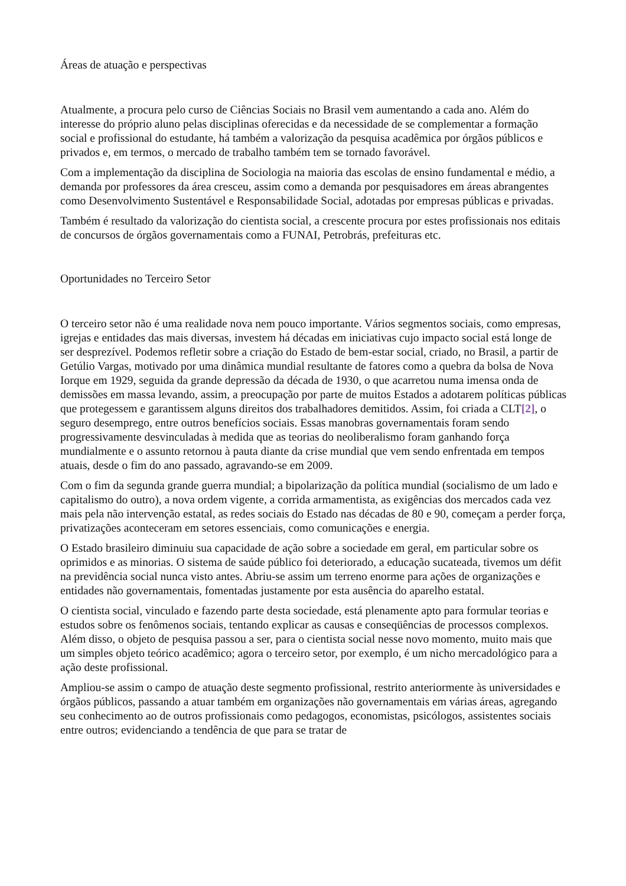Áreas de atuação e perspectivas
Atualmente, a procura pelo curso de Ciências Sociais no Brasil vem aumentando a cada ano. Além do interesse do próprio aluno pelas disciplinas oferecidas e da necessidade de se complementar a formação social e profissional do estudante, há também a valorização da pesquisa acadêmica por órgãos públicos e privados e, em termos, o mercado de trabalho também tem se tornado favorável.
Com a implementação da disciplina de Sociologia na maioria das escolas de ensino fundamental e médio, a demanda por professores da área cresceu, assim como a demanda por pesquisadores em áreas abrangentes como Desenvolvimento Sustentável e Responsabilidade Social, adotadas por empresas públicas e privadas.
Também é resultado da valorização do cientista social, a crescente procura por estes profissionais nos editais de concursos de órgãos governamentais como a FUNAI, Petrobrás, prefeituras etc.
Oportunidades no Terceiro Setor
O terceiro setor não é uma realidade nova nem pouco importante. Vários segmentos sociais, como empresas, igrejas e entidades das mais diversas, investem há décadas em iniciativas cujo impacto social está longe de ser desprezível. Podemos refletir sobre a criação do Estado de bem-estar social, criado, no Brasil, a partir de Getúlio Vargas, motivado por uma dinâmica mundial resultante de fatores como a quebra da bolsa de Nova Iorque em 1929, seguida da grande depressão da década de 1930, o que acarretou numa imensa onda de demissões em massa levando, assim, a preocupação por parte de muitos Estados a adotarem políticas públicas que protegessem e garantissem alguns direitos dos trabalhadores demitidos. Assim, foi criada a CLT[2], o seguro desemprego, entre outros benefícios sociais. Essas manobras governamentais foram sendo progressivamente desvinculadas à medida que as teorias do neoliberalismo foram ganhando força mundialmente e o assunto retornou à pauta diante da crise mundial que vem sendo enfrentada em tempos atuais, desde o fim do ano passado, agravando-se em 2009.
Com o fim da segunda grande guerra mundial; a bipolarização da política mundial (socialismo de um lado e capitalismo do outro), a nova ordem vigente, a corrida armamentista, as exigências dos mercados cada vez mais pela não intervenção estatal, as redes sociais do Estado nas décadas de 80 e 90, começam a perder força, privatizações aconteceram em setores essenciais, como comunicações e energia.
O Estado brasileiro diminuiu sua capacidade de ação sobre a sociedade em geral, em particular sobre os oprimidos e as minorias. O sistema de saúde público foi deteriorado, a educação sucateada, tivemos um défit na previdência social nunca visto antes. Abriu-se assim um terreno enorme para ações de organizações e entidades não governamentais, fomentadas justamente por esta ausência do aparelho estatal.
O cientista social, vinculado e fazendo parte desta sociedade, está plenamente apto para formular teorias e estudos sobre os fenômenos sociais, tentando explicar as causas e conseqüências de processos complexos. Além disso, o objeto de pesquisa passou a ser, para o cientista social nesse novo momento, muito mais que um simples objeto teórico acadêmico; agora o terceiro setor, por exemplo, é um nicho mercadológico para a ação deste profissional.
Ampliou-se assim o campo de atuação deste segmento profissional, restrito anteriormente às universidades e órgãos públicos, passando a atuar também em organizações não governamentais em várias áreas, agregando seu conhecimento ao de outros profissionais como pedagogos, economistas, psicólogos, assistentes sociais entre outros; evidenciando a tendência de que para se tratar de